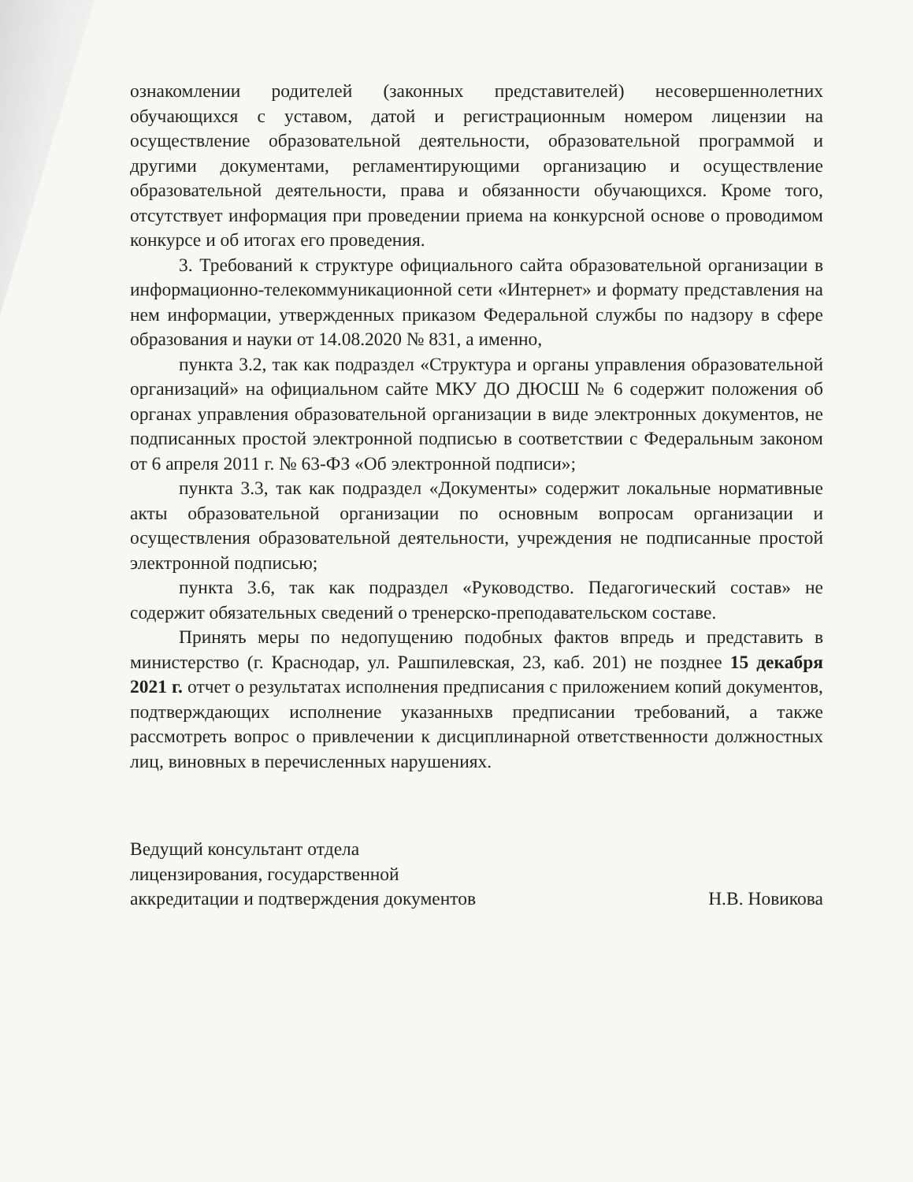ознакомлении родителей (законных представителей) несовершеннолетних обучающихся с уставом, датой и регистрационным номером лицензии на осуществление образовательной деятельности, образовательной программой и другими документами, регламентирующими организацию и осуществление образовательной деятельности, права и обязанности обучающихся. Кроме того, отсутствует информация при проведении приема на конкурсной основе о проводимом конкурсе и об итогах его проведения.
3. Требований к структуре официального сайта образовательной организации в информационно-телекоммуникационной сети «Интернет» и формату представления на нем информации, утвержденных приказом Федеральной службы по надзору в сфере образования и науки от 14.08.2020 № 831, а именно,
пункта 3.2, так как подраздел «Структура и органы управления образовательной организаций» на официальном сайте МКУ ДО ДЮСШ № 6 содержит положения об органах управления образовательной организации в виде электронных документов, не подписанных простой электронной подписью в соответствии с Федеральным законом от 6 апреля 2011 г. № 63-ФЗ «Об электронной подписи»;
пункта 3.3, так как подраздел «Документы» содержит локальные нормативные акты образовательной организации по основным вопросам организации и осуществления образовательной деятельности, учреждения не подписанные простой электронной подписью;
пункта 3.6, так как подраздел «Руководство. Педагогический состав» не содержит обязательных сведений о тренерско-преподавательском составе.
Принять меры по недопущению подобных фактов впредь и представить в министерство (г. Краснодар, ул. Рашпилевская, 23, каб. 201) не позднее 15 декабря 2021 г. отчет о результатах исполнения предписания с приложением копий документов, подтверждающих исполнение указанныхв предписании требований, а также рассмотреть вопрос о привлечении к дисциплинарной ответственности должностных лиц, виновных в перечисленных нарушениях.
Ведущий консультант отдела
лицензирования, государственной
аккредитации и подтверждения документов
Н.В. Новикова